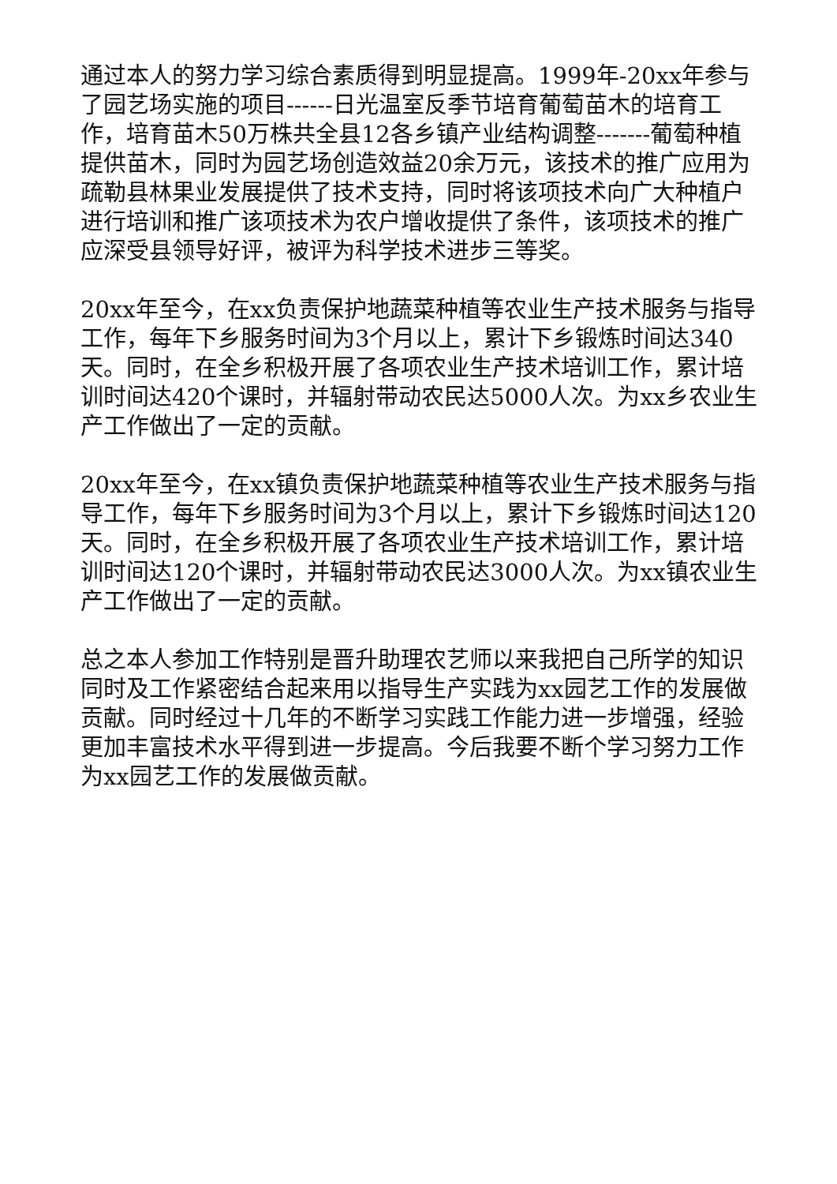通过本人的努力学习综合素质得到明显提高。1999年-20xx年参与了园艺场实施的项目------日光温室反季节培育葡萄苗木的培育工作，培育苗木50万株共全县12各乡镇产业结构调整-------葡萄种植提供苗木，同时为园艺场创造效益20余万元，该技术的推广应用为疏勒县林果业发展提供了技术支持，同时将该项技术向广大种植户进行培训和推广该项技术为农户增收提供了条件，该项技术的推广应深受县领导好评，被评为科学技术进步三等奖。
20xx年至今，在xx负责保护地蔬菜种植等农业生产技术服务与指导工作，每年下乡服务时间为3个月以上，累计下乡锻炼时间达340天。同时，在全乡积极开展了各项农业生产技术培训工作，累计培训时间达420个课时，并辐射带动农民达5000人次。为xx乡农业生产工作做出了一定的贡献。
20xx年至今，在xx镇负责保护地蔬菜种植等农业生产技术服务与指导工作，每年下乡服务时间为3个月以上，累计下乡锻炼时间达120天。同时，在全乡积极开展了各项农业生产技术培训工作，累计培训时间达120个课时，并辐射带动农民达3000人次。为xx镇农业生产工作做出了一定的贡献。
总之本人参加工作特别是晋升助理农艺师以来我把自己所学的知识同时及工作紧密结合起来用以指导生产实践为xx园艺工作的发展做贡献。同时经过十几年的不断学习实践工作能力进一步增强，经验更加丰富技术水平得到进一步提高。今后我要不断个学习努力工作为xx园艺工作的发展做贡献。